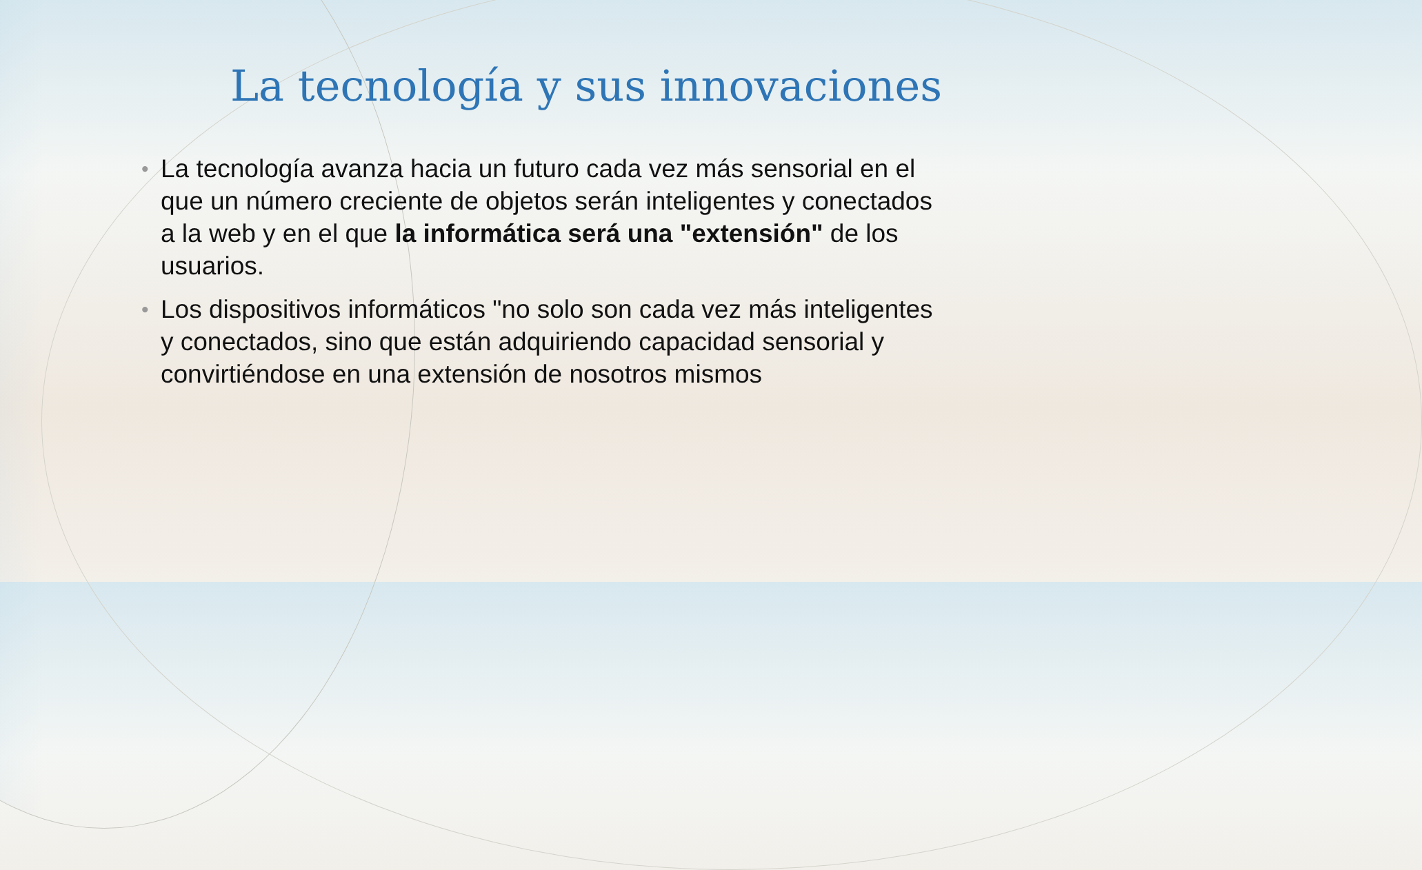La tecnología y sus innovaciones
• La tecnología avanza hacia un futuro cada vez más sensorial en el que un número creciente de objetos serán inteligentes y conectados a la web y en el que la informática será una "extensión" de los usuarios.
• Los dispositivos informáticos "no solo son cada vez más inteligentes y conectados, sino que están adquiriendo capacidad sensorial y convirtiéndose en una extensión de nosotros mismos